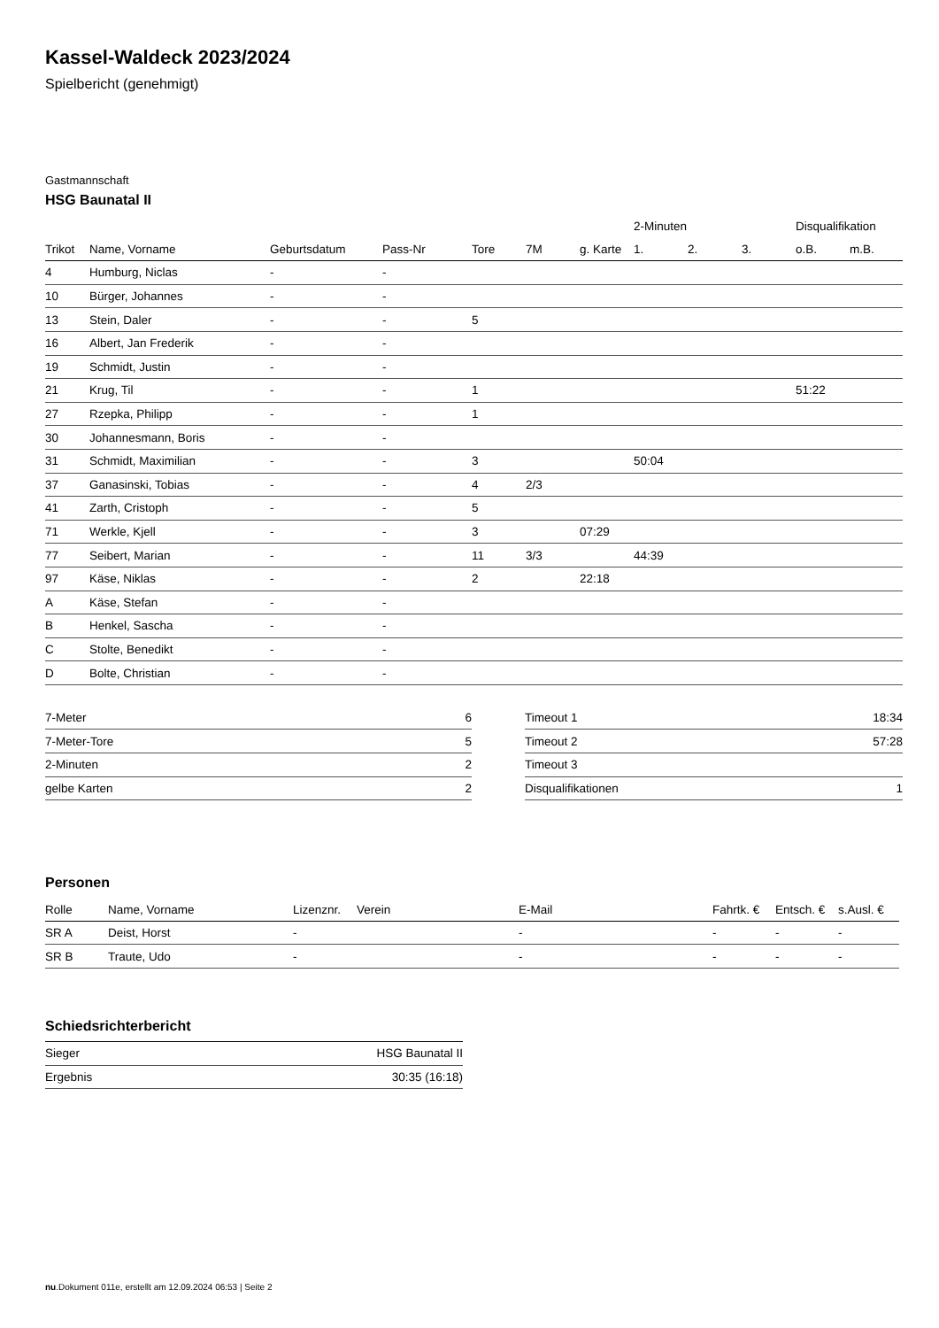Kassel-Waldeck 2023/2024
Spielbericht (genehmigt)
Gastmannschaft
HSG Baunatal II
| | | | | | | | 2-Minuten | | | Disqualifikation | |
| --- | --- | --- | --- | --- | --- | --- | --- | --- | --- | --- | --- |
| Trikot | Name, Vorname | Geburtsdatum | Pass-Nr | Tore | 7M | g. Karte | 1. | 2. | 3. | o.B. | m.B. |
| 4 | Humburg, Niclas | - | - | | | | | | | | |
| 10 | Bürger, Johannes | - | - | | | | | | | | |
| 13 | Stein, Daler | - | - | 5 | | | | | | | |
| 16 | Albert, Jan Frederik | - | - | | | | | | | | |
| 19 | Schmidt, Justin | - | - | | | | | | | | |
| 21 | Krug, Til | - | - | 1 | | | | | | 51:22 | |
| 27 | Rzepka, Philipp | - | - | 1 | | | | | | | |
| 30 | Johannesmann, Boris | - | - | | | | | | | | |
| 31 | Schmidt, Maximilian | - | - | 3 | | | 50:04 | | | | |
| 37 | Ganasinski, Tobias | - | - | 4 | 2/3 | | | | | | |
| 41 | Zarth, Cristoph | - | - | 5 | | | | | | | |
| 71 | Werkle, Kjell | - | - | 3 | | 07:29 | | | | | |
| 77 | Seibert, Marian | - | - | 11 | 3/3 | | 44:39 | | | | |
| 97 | Käse, Niklas | - | - | 2 | | 22:18 | | | | | |
| A | Käse, Stefan | - | - | | | | | | | | |
| B | Henkel, Sascha | - | - | | | | | | | | |
| C | Stolte, Benedikt | - | - | | | | | | | | |
| D | Bolte, Christian | - | - | | | | | | | | |
| 7-Meter | 6 |
| 7-Meter-Tore | 5 |
| 2-Minuten | 2 |
| gelbe Karten | 2 |
| Timeout 1 | 18:34 |
| Timeout 2 | 57:28 |
| Timeout 3 | |
| Disqualifikationen | 1 |
Personen
| Rolle | Name, Vorname | Lizenznr. | Verein | E-Mail | Fahrtk. € | Entsch. € | s.Ausl. € |
| --- | --- | --- | --- | --- | --- | --- | --- |
| SR A | Deist, Horst | - | | - | - | - | - |
| SR B | Traute, Udo | - | | - | - | - | - |
Schiedsrichterbericht
| Sieger | HSG Baunatal II |
| Ergebnis | 30:35 (16:18) |
nu.Dokument 011e, erstellt am 12.09.2024 06:53 | Seite 2